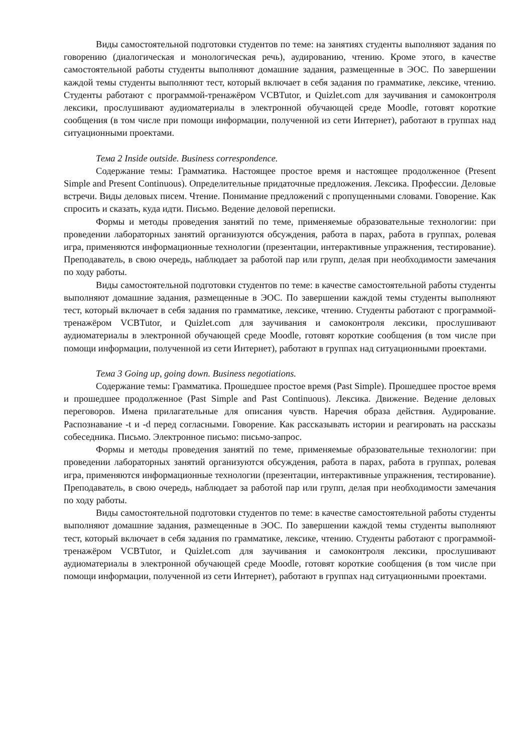Виды самостоятельной подготовки студентов по теме: на занятиях студенты выполняют задания по говорению (диалогическая и монологическая речь), аудированию, чтению. Кроме этого, в качестве самостоятельной работы студенты выполняют домашние задания, размещенные в ЭОС. По завершении каждой темы студенты выполняют тест, который включает в себя задания по грамматике, лексике, чтению. Студенты работают с программой-тренажёром VCBTutor, и Quizlet.com для заучивания и самоконтроля лексики, прослушивают аудиоматериалы в электронной обучающей среде Moodle, готовят короткие сообщения (в том числе при помощи информации, полученной из сети Интернет), работают в группах над ситуационными проектами.
Тема 2 Inside outside. Business correspondence.
Содержание темы: Грамматика. Настоящее простое время и настоящее продолженное (Present Simple and Present Continuous). Определительные придаточные предложения. Лексика. Профессии. Деловые встречи. Виды деловых писем. Чтение. Понимание предложений с пропущенными словами. Говорение. Как спросить и сказать, куда идти. Письмо. Ведение деловой переписки.
Формы и методы проведения занятий по теме, применяемые образовательные технологии: при проведении лабораторных занятий организуются обсуждения, работа в парах, работа в группах, ролевая игра, применяются информационные технологии (презентации, интерактивные упражнения, тестирование). Преподаватель, в свою очередь, наблюдает за работой пар или групп, делая при необходимости замечания по ходу работы.
Виды самостоятельной подготовки студентов по теме: в качестве самостоятельной работы студенты выполняют домашние задания, размещенные в ЭОС. По завершении каждой темы студенты выполняют тест, который включает в себя задания по грамматике, лексике, чтению. Студенты работают с программой-тренажёром VCBTutor, и Quizlet.com для заучивания и самоконтроля лексики, прослушивают аудиоматериалы в электронной обучающей среде Moodle, готовят короткие сообщения (в том числе при помощи информации, полученной из сети Интернет), работают в группах над ситуационными проектами.
Тема 3 Going up, going down. Business negotiations.
Содержание темы: Грамматика. Прошедшее простое время (Past Simple). Прошедшее простое время и прошедшее продолженное (Past Simple and Past Continuous). Лексика. Движение. Ведение деловых переговоров. Имена прилагательные для описания чувств. Наречия образа действия. Аудирование. Распознавание -t и -d перед согласными. Говорение. Как рассказывать истории и реагировать на рассказы собеседника. Письмо. Электронное письмо: письмо-запрос.
Формы и методы проведения занятий по теме, применяемые образовательные технологии: при проведении лабораторных занятий организуются обсуждения, работа в парах, работа в группах, ролевая игра, применяются информационные технологии (презентации, интерактивные упражнения, тестирование). Преподаватель, в свою очередь, наблюдает за работой пар или групп, делая при необходимости замечания по ходу работы.
Виды самостоятельной подготовки студентов по теме: в качестве самостоятельной работы студенты выполняют домашние задания, размещенные в ЭОС. По завершении каждой темы студенты выполняют тест, который включает в себя задания по грамматике, лексике, чтению. Студенты работают с программой-тренажёром VCBTutor, и Quizlet.com для заучивания и самоконтроля лексики, прослушивают аудиоматериалы в электронной обучающей среде Moodle, готовят короткие сообщения (в том числе при помощи информации, полученной из сети Интернет), работают в группах над ситуационными проектами.